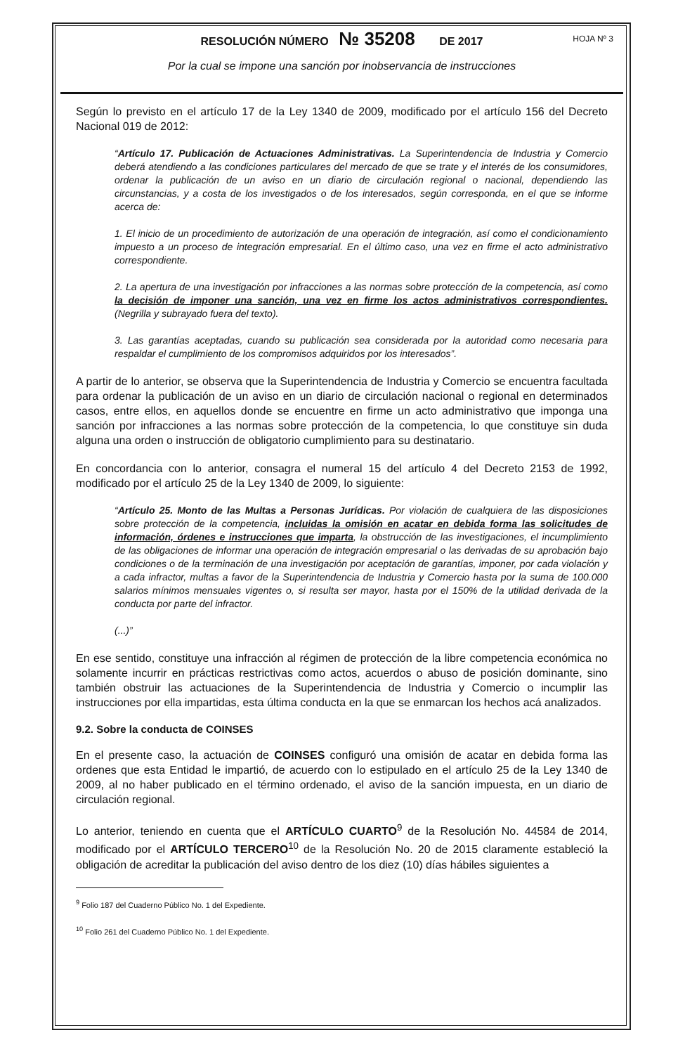RESOLUCIÓN NÚMERO № 35208 DE 2017 HOJA Nº 3
Por la cual se impone una sanción por inobservancia de instrucciones
Según lo previsto en el artículo 17 de la Ley 1340 de 2009, modificado por el artículo 156 del Decreto Nacional 019 de 2012:
“Artículo 17. Publicación de Actuaciones Administrativas. La Superintendencia de Industria y Comercio deberá atendiendo a las condiciones particulares del mercado de que se trate y el interés de los consumidores, ordenar la publicación de un aviso en un diario de circulación regional o nacional, dependiendo las circunstancias, y a costa de los investigados o de los interesados, según corresponda, en el que se informe acerca de:
1. El inicio de un procedimiento de autorización de una operación de integración, así como el condicionamiento impuesto a un proceso de integración empresarial. En el último caso, una vez en firme el acto administrativo correspondiente.
2. La apertura de una investigación por infracciones a las normas sobre protección de la competencia, así como la decisión de imponer una sanción, una vez en firme los actos administrativos correspondientes. (Negrilla y subrayado fuera del texto).
3. Las garantías aceptadas, cuando su publicación sea considerada por la autoridad como necesaria para respaldar el cumplimiento de los compromisos adquiridos por los interesados”.
A partir de lo anterior, se observa que la Superintendencia de Industria y Comercio se encuentra facultada para ordenar la publicación de un aviso en un diario de circulación nacional o regional en determinados casos, entre ellos, en aquellos donde se encuentre en firme un acto administrativo que imponga una sanción por infracciones a las normas sobre protección de la competencia, lo que constituye sin duda alguna una orden o instrucción de obligatorio cumplimiento para su destinatario.
En concordancia con lo anterior, consagra el numeral 15 del artículo 4 del Decreto 2153 de 1992, modificado por el artículo 25 de la Ley 1340 de 2009, lo siguiente:
“Artículo 25. Monto de las Multas a Personas Jurídicas. Por violación de cualquiera de las disposiciones sobre protección de la competencia, incluidas la omisión en acatar en debida forma las solicitudes de información, órdenes e instrucciones que imparta, la obstrucción de las investigaciones, el incumplimiento de las obligaciones de informar una operación de integración empresarial o las derivadas de su aprobación bajo condiciones o de la terminación de una investigación por aceptación de garantías, imponer, por cada violación y a cada infractor, multas a favor de la Superintendencia de Industria y Comercio hasta por la suma de 100.000 salarios mínimos mensuales vigentes o, si resulta ser mayor, hasta por el 150% de la utilidad derivada de la conducta por parte del infractor.
(...)”
En ese sentido, constituye una infracción al régimen de protección de la libre competencia económica no solamente incurrir en prácticas restrictivas como actos, acuerdos o abuso de posición dominante, sino también obstruir las actuaciones de la Superintendencia de Industria y Comercio o incumplir las instrucciones por ella impartidas, esta última conducta en la que se enmarcan los hechos acá analizados.
9.2. Sobre la conducta de COINSES
En el presente caso, la actuación de COINSES configuró una omisión de acatar en debida forma las ordenes que esta Entidad le impartió, de acuerdo con lo estipulado en el artículo 25 de la Ley 1340 de 2009, al no haber publicado en el término ordenado, el aviso de la sanción impuesta, en un diario de circulación regional.
Lo anterior, teniendo en cuenta que el ARTÍCULO CUARTO<sup>9</sup> de la Resolución No. 44584 de 2014, modificado por el ARTÍCULO TERCERO<sup>10</sup> de la Resolución No. 20 de 2015 claramente estableció la obligación de acreditar la publicación del aviso dentro de los diez (10) días hábiles siguientes a
<sup>9</sup> Folio 187 del Cuaderno Público No. 1 del Expediente.
<sup>10</sup> Folio 261 del Cuaderno Público No. 1 del Expediente.